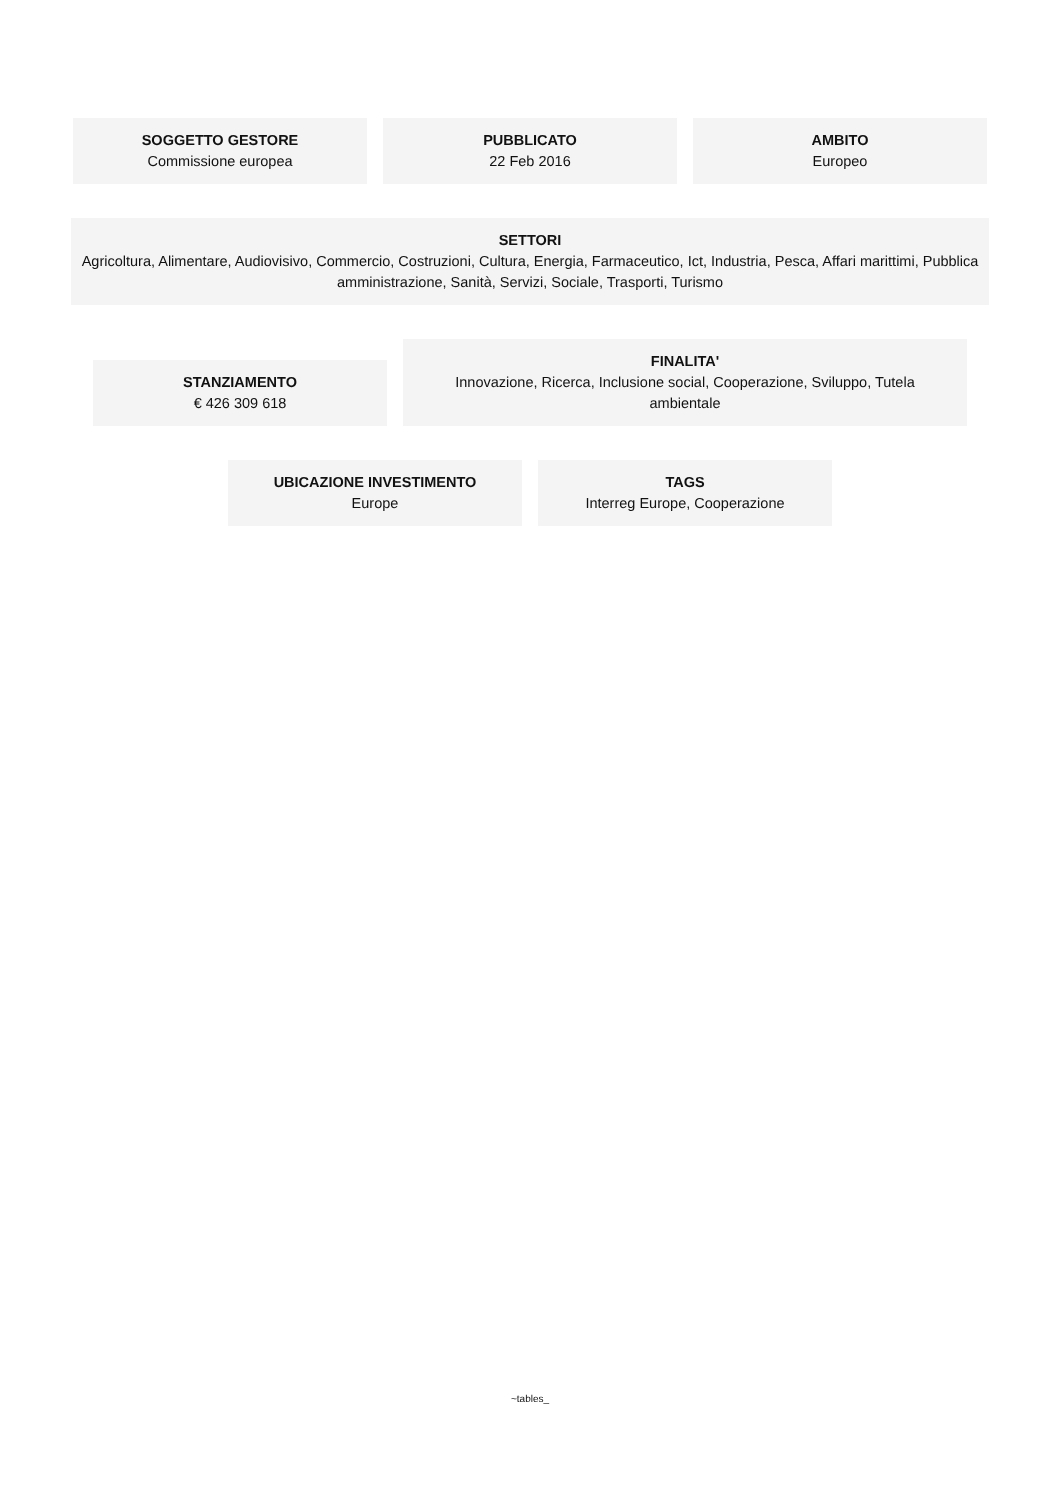SOGGETTO GESTORE
Commissione europea
PUBBLICATO
22 Feb 2016
AMBITO
Europeo
SETTORI
Agricoltura, Alimentare, Audiovisivo, Commercio, Costruzioni, Cultura, Energia, Farmaceutico, Ict, Industria, Pesca, Affari marittimi, Pubblica amministrazione, Sanità, Servizi, Sociale, Trasporti, Turismo
STANZIAMENTO
€ 426 309 618
FINALITA'
Innovazione, Ricerca, Inclusione social, Cooperazione, Sviluppo, Tutela ambientale
UBICAZIONE INVESTIMENTO
Europe
TAGS
Interreg Europe, Cooperazione
~tables_